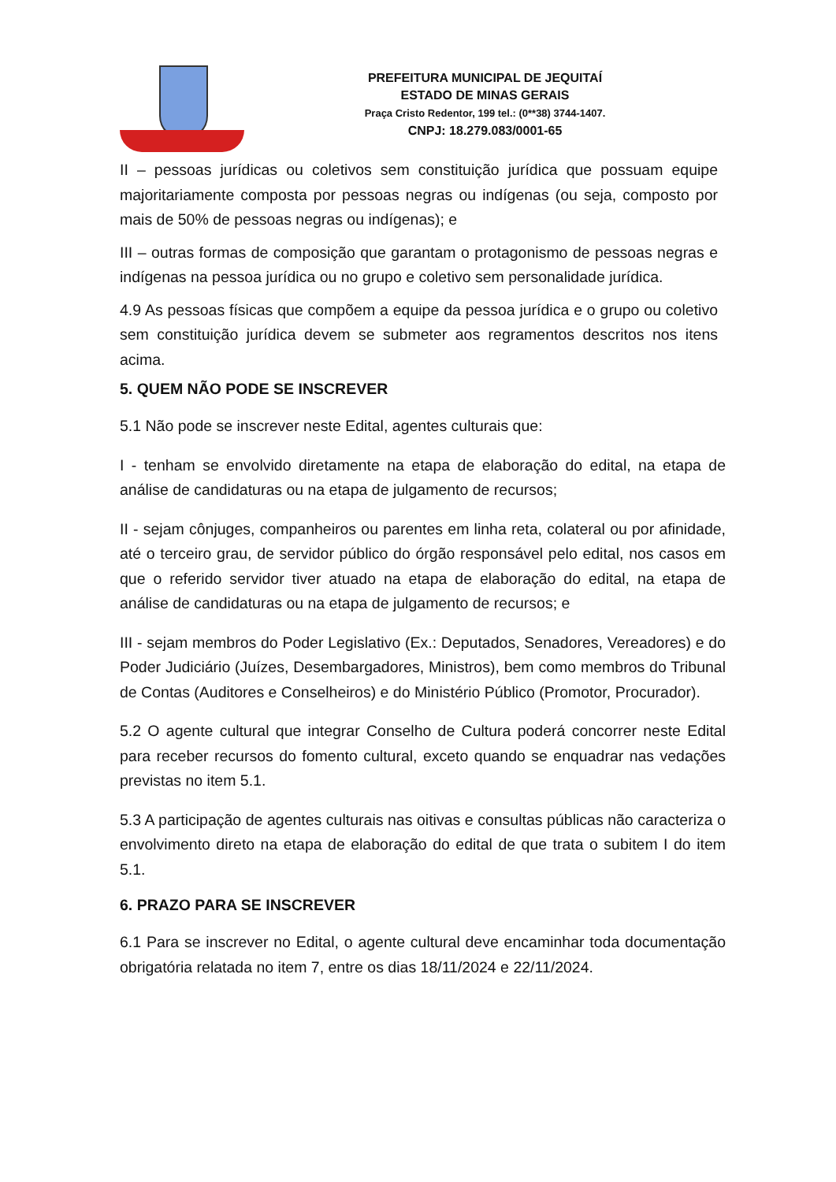PREFEITURA MUNICIPAL DE JEQUITAÍ
ESTADO DE MINAS GERAIS
Praça Cristo Redentor, 199 tel.: (0**38) 3744-1407.
CNPJ: 18.279.083/0001-65
II – pessoas jurídicas ou coletivos sem constituição jurídica que possuam equipe majoritariamente composta por pessoas negras ou indígenas (ou seja, composto por mais de 50% de pessoas negras ou indígenas); e
III – outras formas de composição que garantam o protagonismo de pessoas negras e indígenas na pessoa jurídica ou no grupo e coletivo sem personalidade jurídica.
4.9 As pessoas físicas que compõem a equipe da pessoa jurídica e o grupo ou coletivo sem constituição jurídica devem se submeter aos regramentos descritos nos itens acima.
5. QUEM NÃO PODE SE INSCREVER
5.1 Não pode se inscrever neste Edital, agentes culturais que:
I - tenham se envolvido diretamente na etapa de elaboração do edital, na etapa de análise de candidaturas ou na etapa de julgamento de recursos;
II - sejam cônjuges, companheiros ou parentes em linha reta, colateral ou por afinidade, até o terceiro grau, de servidor público do órgão responsável pelo edital, nos casos em que o referido servidor tiver atuado na etapa de elaboração do edital, na etapa de análise de candidaturas ou na etapa de julgamento de recursos; e
III - sejam membros do Poder Legislativo (Ex.: Deputados, Senadores, Vereadores) e do Poder Judiciário (Juízes, Desembargadores, Ministros), bem como membros do Tribunal de Contas (Auditores e Conselheiros) e do Ministério Público (Promotor, Procurador).
5.2 O agente cultural que integrar Conselho de Cultura poderá concorrer neste Edital para receber recursos do fomento cultural, exceto quando se enquadrar nas vedações previstas no item 5.1.
5.3 A participação de agentes culturais nas oitivas e consultas públicas não caracteriza o envolvimento direto na etapa de elaboração do edital de que trata o subitem I do item 5.1.
6. PRAZO PARA SE INSCREVER
6.1 Para se inscrever no Edital, o agente cultural deve encaminhar toda documentação obrigatória relatada no item 7, entre os dias 18/11/2024 e 22/11/2024.